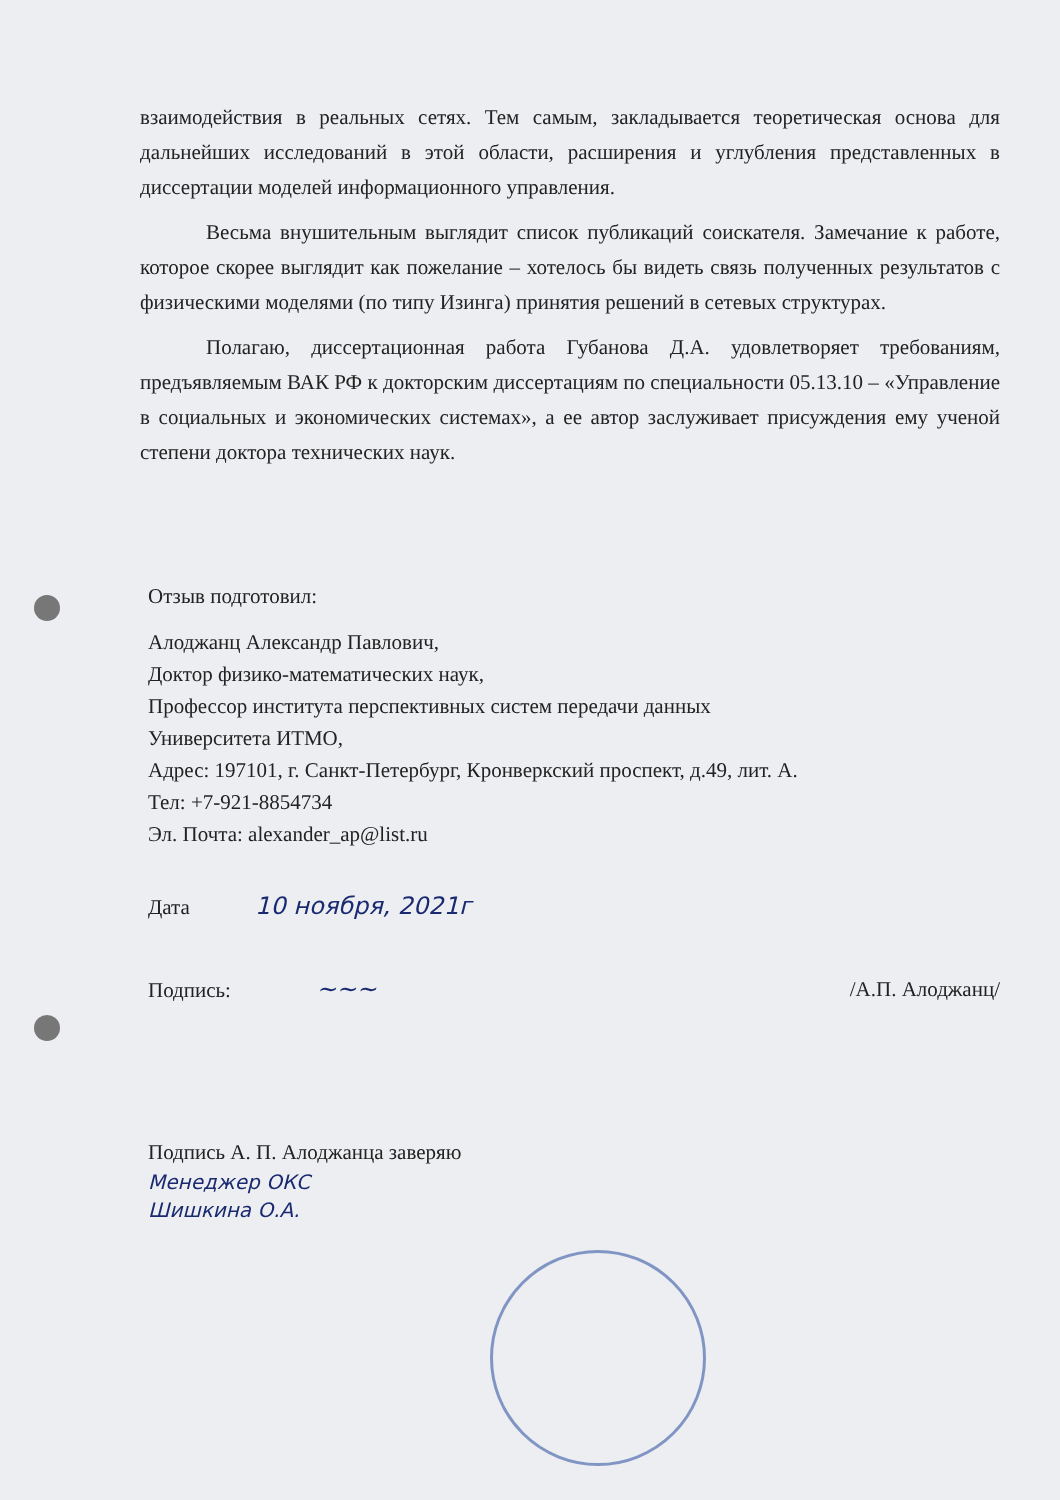взаимодействия в реальных сетях. Тем самым, закладывается теоретическая основа для дальнейших исследований в этой области, расширения и углубления представленных в диссертации моделей информационного управления.
Весьма внушительным выглядит список публикаций соискателя. Замечание к работе, которое скорее выглядит как пожелание – хотелось бы видеть связь полученных результатов с физическими моделями (по типу Изинга) принятия решений в сетевых структурах.
Полагаю, диссертационная работа Губанова Д.А. удовлетворяет требованиям, предъявляемым ВАК РФ к докторским диссертациям по специальности 05.13.10 – «Управление в социальных и экономических системах», а ее автор заслуживает присуждения ему ученой степени доктора технических наук.
Отзыв подготовил:
Алоджанц Александр Павлович,
Доктор физико-математических наук,
Профессор института перспективных систем передачи данных
Университета ИТМО,
Адрес: 197101, г. Санкт-Петербург, Кронверкский проспект, д.49, лит. А.
Тел: +7-921-8854734
Эл. Почта: alexander_ap@list.ru
Дата 10 ноября, 2021г
Подпись: ~~~ /А.П. Алоджанц/
Подпись А. П. Алоджанца заверяю
Менеджер ОКС
Шишкина О.А.